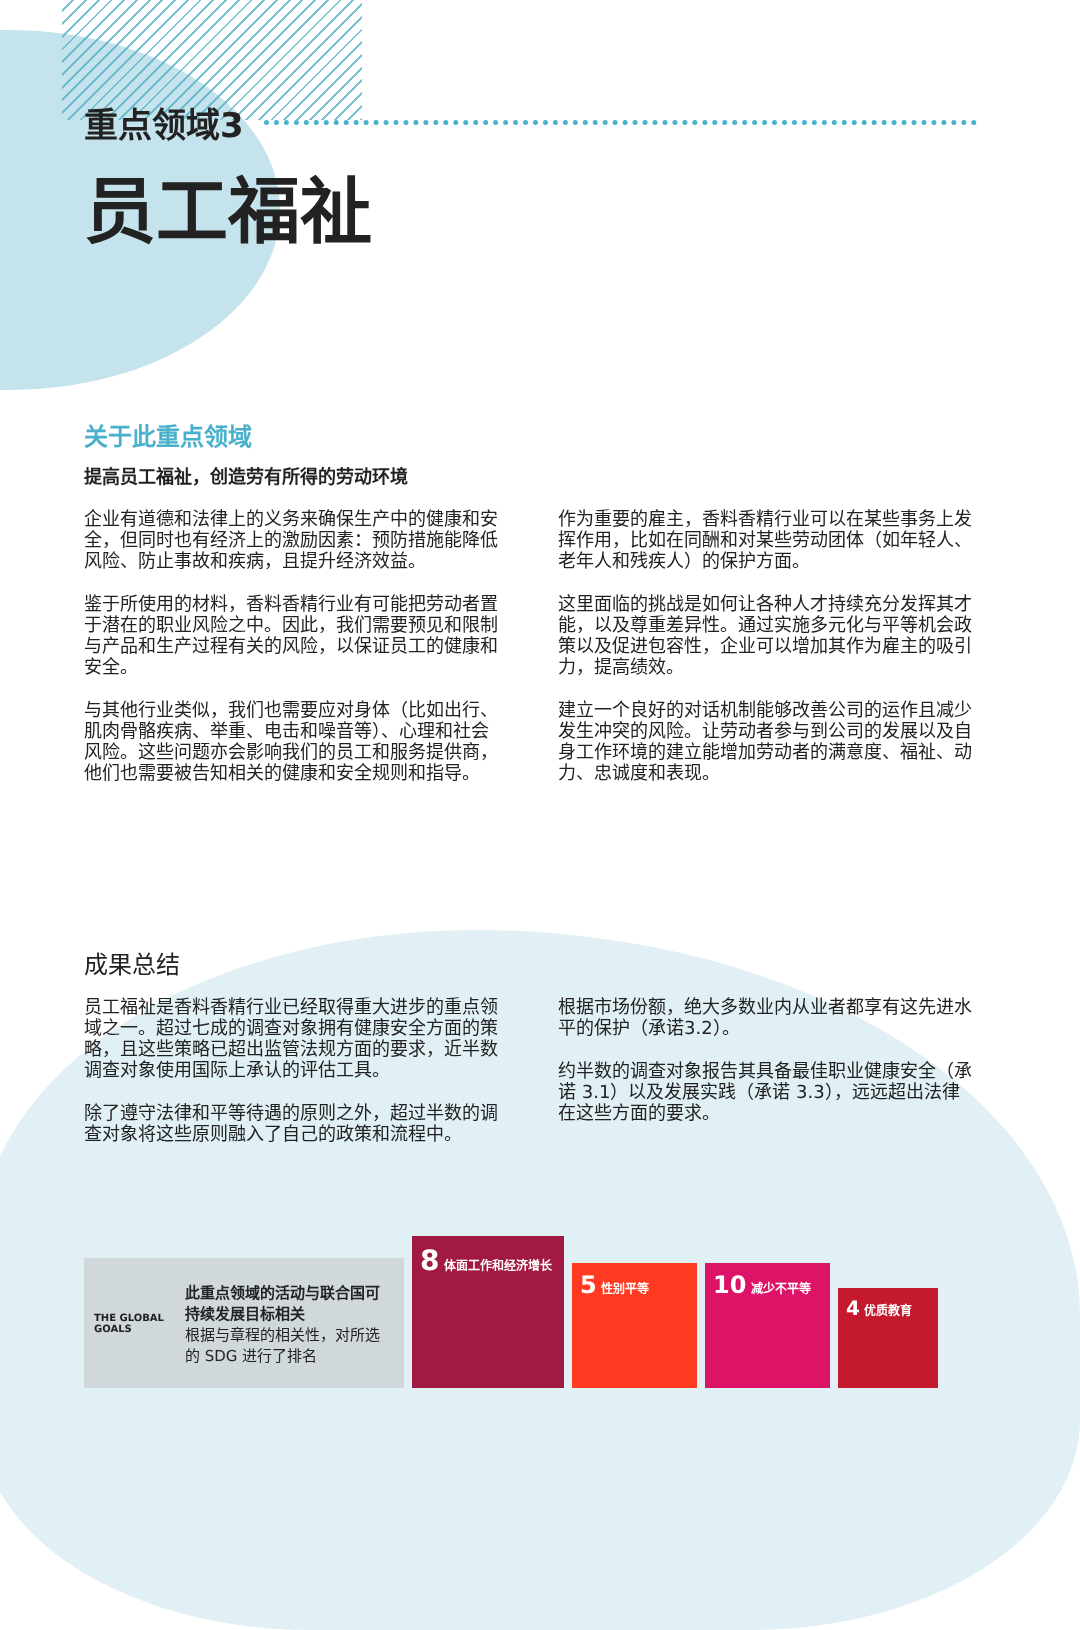重点领域3
员工福祉
关于此重点领域
提高员工福祉，创造劳有所得的劳动环境
企业有道德和法律上的义务来确保生产中的健康和安全，但同时也有经济上的激励因素：预防措施能降低风险、防止事故和疾病，且提升经济效益。
鉴于所使用的材料，香料香精行业有可能把劳动者置于潜在的职业风险之中。因此，我们需要预见和限制与产品和生产过程有关的风险，以保证员工的健康和安全。
与其他行业类似，我们也需要应对身体（比如出行、肌肉骨骼疾病、举重、电击和噪音等）、心理和社会风险。这些问题亦会影响我们的员工和服务提供商，他们也需要被告知相关的健康和安全规则和指导。
作为重要的雇主，香料香精行业可以在某些事务上发挥作用，比如在同酬和对某些劳动团体（如年轻人、老年人和残疾人）的保护方面。
这里面临的挑战是如何让各种人才持续充分发挥其才能，以及尊重差异性。通过实施多元化与平等机会政策以及促进包容性，企业可以增加其作为雇主的吸引力，提高绩效。
建立一个良好的对话机制能够改善公司的运作且减少发生冲突的风险。让劳动者参与到公司的发展以及自身工作环境的建立能增加劳动者的满意度、福祉、动力、忠诚度和表现。
成果总结
员工福祉是香料香精行业已经取得重大进步的重点领域之一。超过七成的调查对象拥有健康安全方面的策略，且这些策略已超出监管法规方面的要求，近半数调查对象使用国际上承认的评估工具。
除了遵守法律和平等待遇的原则之外，超过半数的调查对象将这些原则融入了自己的政策和流程中。
根据市场份额，绝大多数业内从业者都享有这先进水平的保护（承诺3.2）。
约半数的调查对象报告其具备最佳职业健康安全（承诺 3.1）以及发展实践（承诺 3.3），远远超出法律在这些方面的要求。
THE GLOBAL GOALS
此重点领域的活动与联合国可持续发展目标相关
根据与章程的相关性，对所选的 SDG 进行了排名
8 体面工作和经济增长
5 性别平等
10 减少不平等
4 优质教育